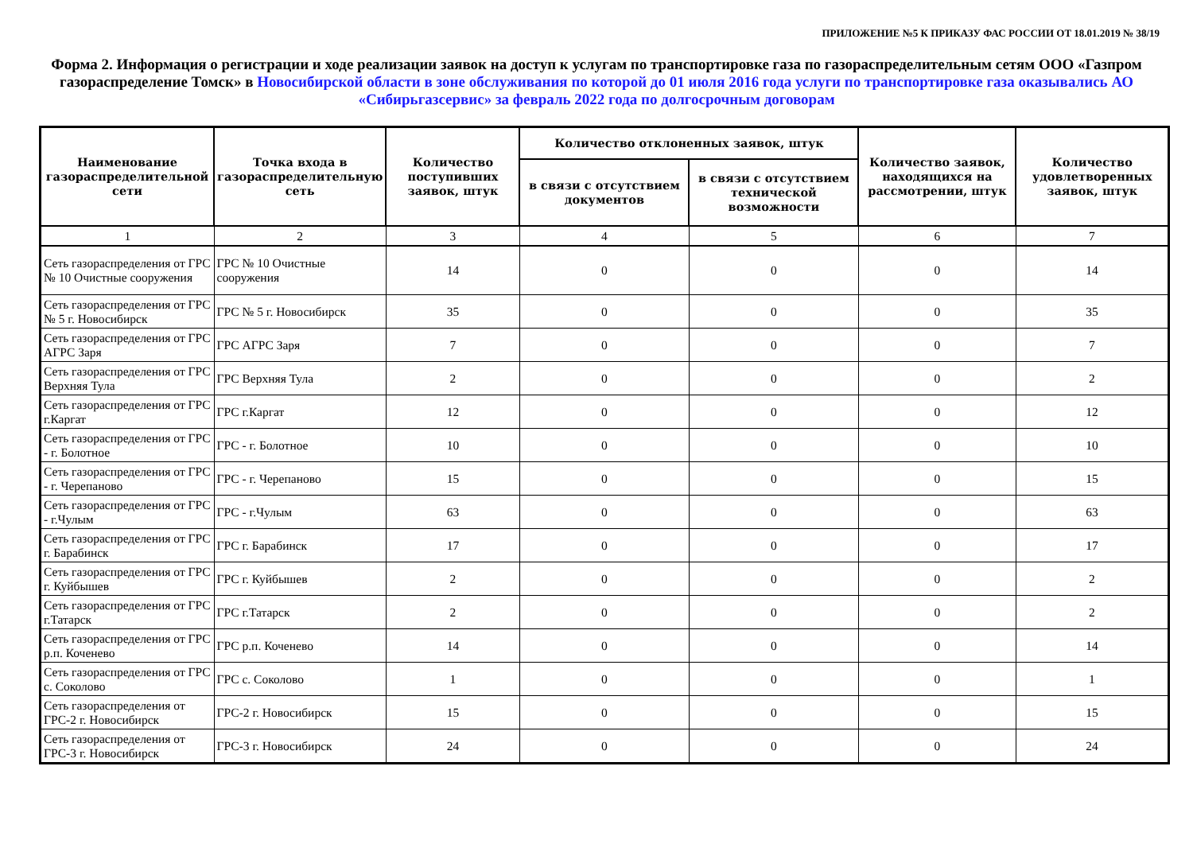ПРИЛОЖЕНИЕ №5 К ПРИКАЗУ ФАС РОССИИ ОТ 18.01.2019 № 38/19
Форма 2. Информация о регистрации и ходе реализации заявок на доступ к услугам по транспортировке газа по газораспределительным сетям ООО «Газпром газораспределение Томск» в Новосибирской области в зоне обслуживания по которой до 01 июля 2016 года услуги по транспортировке газа оказывались АО «Сибирьгазсервис» за февраль 2022 года по долгосрочным договорам
| Наименование газораспределительной сети | Точка входа в газораспределительную сеть | Количество поступивших заявок, штук | Количество отклоненных заявок, штук | | Количество заявок, находящихся на рассмотрении, штук | Количество удовлетворенных заявок, штук |
| --- | --- | --- | --- | --- | --- | --- |
| | | | в связи с отсутствием документов | в связи с отсутствием технической возможности | | |
| 1 | 2 | 3 | 4 | 5 | 6 | 7 |
| Сеть газораспределения от ГРС № 10 Очистные сооружения | ГРС № 10 Очистные сооружения | 14 | 0 | 0 | 0 | 14 |
| Сеть газораспределения от ГРС № 5 г. Новосибирск | ГРС № 5 г. Новосибирск | 35 | 0 | 0 | 0 | 35 |
| Сеть газораспределения от ГРС АГРС Заря | ГРС АГРС Заря | 7 | 0 | 0 | 0 | 7 |
| Сеть газораспределения от ГРС Верхняя Тула | ГРС Верхняя Тула | 2 | 0 | 0 | 0 | 2 |
| Сеть газораспределения от ГРС г.Каргат | ГРС г.Каргат | 12 | 0 | 0 | 0 | 12 |
| Сеть газораспределения от ГРС - г. Болотное | ГРС - г. Болотное | 10 | 0 | 0 | 0 | 10 |
| Сеть газораспределения от ГРС - г. Черепаново | ГРС - г. Черепаново | 15 | 0 | 0 | 0 | 15 |
| Сеть газораспределения от ГРС - г.Чулым | ГРС - г.Чулым | 63 | 0 | 0 | 0 | 63 |
| Сеть газораспределения от ГРС г. Барабинск | ГРС г. Барабинск | 17 | 0 | 0 | 0 | 17 |
| Сеть газораспределения от ГРС г. Куйбышев | ГРС г. Куйбышев | 2 | 0 | 0 | 0 | 2 |
| Сеть газораспределения от ГРС г.Татарск | ГРС г.Татарск | 2 | 0 | 0 | 0 | 2 |
| Сеть газораспределения от ГРС р.п. Коченево | ГРС р.п. Коченево | 14 | 0 | 0 | 0 | 14 |
| Сеть газораспределения от ГРС с. Соколово | ГРС с. Соколово | 1 | 0 | 0 | 0 | 1 |
| Сеть газораспределения от ГРС-2 г. Новосибирск | ГРС-2 г. Новосибирск | 15 | 0 | 0 | 0 | 15 |
| Сеть газораспределения от ГРС-3 г. Новосибирск | ГРС-3 г. Новосибирск | 24 | 0 | 0 | 0 | 24 |